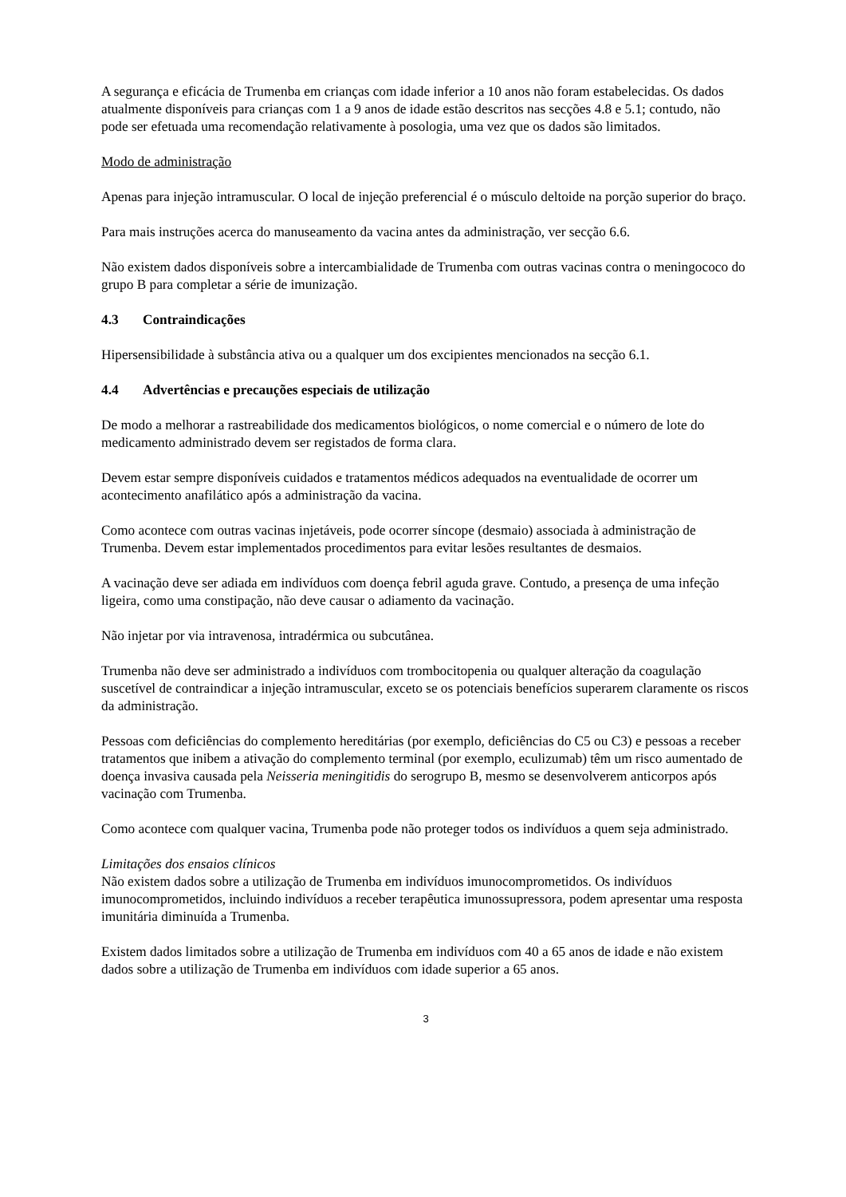A segurança e eficácia de Trumenba em crianças com idade inferior a 10 anos não foram estabelecidas. Os dados atualmente disponíveis para crianças com 1 a 9 anos de idade estão descritos nas secções 4.8 e 5.1; contudo, não pode ser efetuada uma recomendação relativamente à posologia, uma vez que os dados são limitados.
Modo de administração
Apenas para injeção intramuscular. O local de injeção preferencial é o músculo deltoide na porção superior do braço.
Para mais instruções acerca do manuseamento da vacina antes da administração, ver secção 6.6.
Não existem dados disponíveis sobre a intercambialidade de Trumenba com outras vacinas contra o meningococo do grupo B para completar a série de imunização.
4.3 Contraindicações
Hipersensibilidade à substância ativa ou a qualquer um dos excipientes mencionados na secção 6.1.
4.4 Advertências e precauções especiais de utilização
De modo a melhorar a rastreabilidade dos medicamentos biológicos, o nome comercial e o número de lote do medicamento administrado devem ser registados de forma clara.
Devem estar sempre disponíveis cuidados e tratamentos médicos adequados na eventualidade de ocorrer um acontecimento anafilático após a administração da vacina.
Como acontece com outras vacinas injetáveis, pode ocorrer síncope (desmaio) associada à administração de Trumenba. Devem estar implementados procedimentos para evitar lesões resultantes de desmaios.
A vacinação deve ser adiada em indivíduos com doença febril aguda grave. Contudo, a presença de uma infeção ligeira, como uma constipação, não deve causar o adiamento da vacinação.
Não injetar por via intravenosa, intradérmica ou subcutânea.
Trumenba não deve ser administrado a indivíduos com trombocitopenia ou qualquer alteração da coagulação suscetível de contraindicar a injeção intramuscular, exceto se os potenciais benefícios superarem claramente os riscos da administração.
Pessoas com deficiências do complemento hereditárias (por exemplo, deficiências do C5 ou C3) e pessoas a receber tratamentos que inibem a ativação do complemento terminal (por exemplo, eculizumab) têm um risco aumentado de doença invasiva causada pela Neisseria meningitidis do serogrupo B, mesmo se desenvolverem anticorpos após vacinação com Trumenba.
Como acontece com qualquer vacina, Trumenba pode não proteger todos os indivíduos a quem seja administrado.
Limitações dos ensaios clínicos
Não existem dados sobre a utilização de Trumenba em indivíduos imunocomprometidos. Os indivíduos imunocomprometidos, incluindo indivíduos a receber terapêutica imunossupressora, podem apresentar uma resposta imunitária diminuída a Trumenba.
Existem dados limitados sobre a utilização de Trumenba em indivíduos com 40 a 65 anos de idade e não existem dados sobre a utilização de Trumenba em indivíduos com idade superior a 65 anos.
3